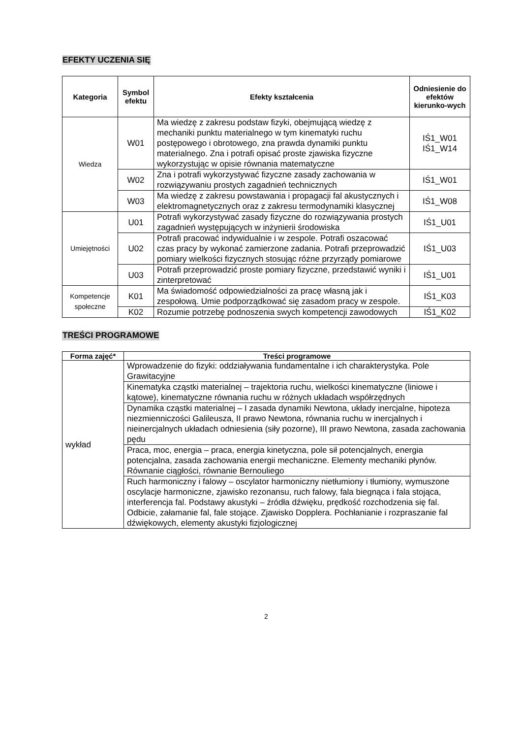EFEKTY UCZENIA SIĘ
| Kategoria | Symbol efektu | Efekty kształcenia | Odniesienie do efektów kierunko-wych |
| --- | --- | --- | --- |
| Wiedza | W01 | Ma wiedzę z zakresu podstaw fizyki, obejmującą wiedzę z mechaniki punktu materialnego w tym kinematyki ruchu postępowego i obrotowego, zna prawda dynamiki punktu materialnego. Zna i potrafi opisać proste zjawiska fizyczne wykorzystując w opisie równania matematyczne | IŚ1_W01 IŚ1_W14 |
| | W02 | Zna i potrafi wykorzystywać fizyczne zasady zachowania w rozwiązywaniu prostych zagadnień technicznych | IŚ1_W01 |
| | W03 | Ma wiedzę z zakresu powstawania i propagacji fal akustycznych i elektromagnetycznych oraz z zakresu termodynamiki klasycznej | IŚ1_W08 |
| Umiejętności | U01 | Potrafi wykorzystywać zasady fizyczne do rozwiązywania prostych zagadnień występujących w inżynierii środowiska | IŚ1_U01 |
| | U02 | Potrafi pracować indywidualnie i w zespole. Potrafi oszacować czas pracy by wykonać zamierzone zadania. Potrafi przeprowadzić pomiary wielkości fizycznych stosując różne przyrządy pomiarowe | IŚ1_U03 |
| | U03 | Potrafi przeprowadzić proste pomiary fizyczne, przedstawić wyniki i zinterpretować | IŚ1_U01 |
| Kompetencje społeczne | K01 | Ma świadomość odpowiedzialności za pracę własną jak i zespołową. Umie podporządkować się zasadom pracy w zespole. | IŚ1_K03 |
| | K02 | Rozumie potrzebę podnoszenia swych kompetencji zawodowych | IŚ1_K02 |
TREŚCI PROGRAMOWE
| Forma zajęć* | Treści programowe |
| --- | --- |
| wykład | Wprowadzenie do fizyki: oddziaływania fundamentalne i ich charakterystyka. Pole Grawitacyjne |
| | Kinematyka cząstki materialnej – trajektoria ruchu, wielkości kinematyczne (liniowe i kątowe), kinematyczne równania ruchu w różnych układach współrzędnych |
| | Dynamika cząstki materialnej – I zasada dynamiki Newtona, układy inercjalne, hipoteza niezmienniczości Galileusza, II prawo Newtona, równania ruchu w inercjalnych i nieinercjalnych układach odniesienia (siły pozorne), III prawo Newtona, zasada zachowania pędu |
| | Praca, moc, energia – praca, energia kinetyczna, pole sił potencjalnych, energia potencjalna, zasada zachowania energii mechaniczne. Elementy mechaniki płynów. Równanie ciągłości, równanie Bernouliego |
| | Ruch harmoniczny i falowy – oscylator harmoniczny nietłumiony i tłumiony, wymuszone oscylacje harmoniczne, zjawisko rezonansu, ruch falowy, fala biegnąca i fala stojąca, interferencja fal. Podstawy akustyki – źródła dźwięku, prędkość rozchodzenia się fal. Odbicie, załamanie fal, fale stojące. Zjawisko Dopplera. Pochłanianie i rozpraszanie fal dźwiękowych, elementy akustyki fizjologicznej |
2